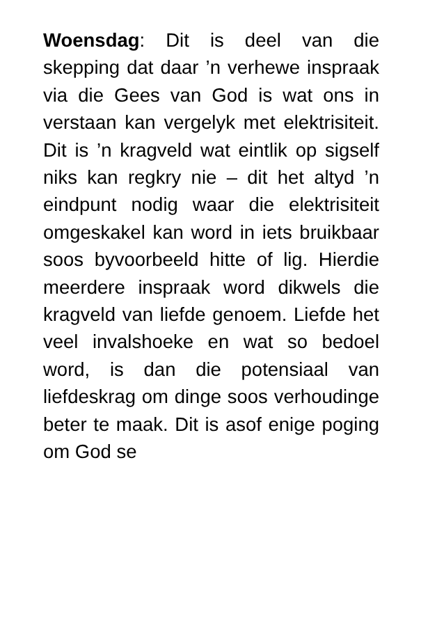Woensdag: Dit is deel van die skepping dat daar ’n verhewe inspraak via die Gees van God is wat ons in verstaan kan vergelyk met elektrisiteit. Dit is ’n kragveld wat eintlik op sigself niks kan regkry nie – dit het altyd ’n eindpunt nodig waar die elektrisiteit omgeskakel kan word in iets bruikbaar soos byvoorbeeld hitte of lig. Hierdie meerdere inspraak word dikwels die kragveld van liefde genoem. Liefde het veel invalshoeke en wat so bedoel word, is dan die potensiaal van liefdeskrag om dinge soos verhoudinge beter te maak. Dit is asof enige poging om God se